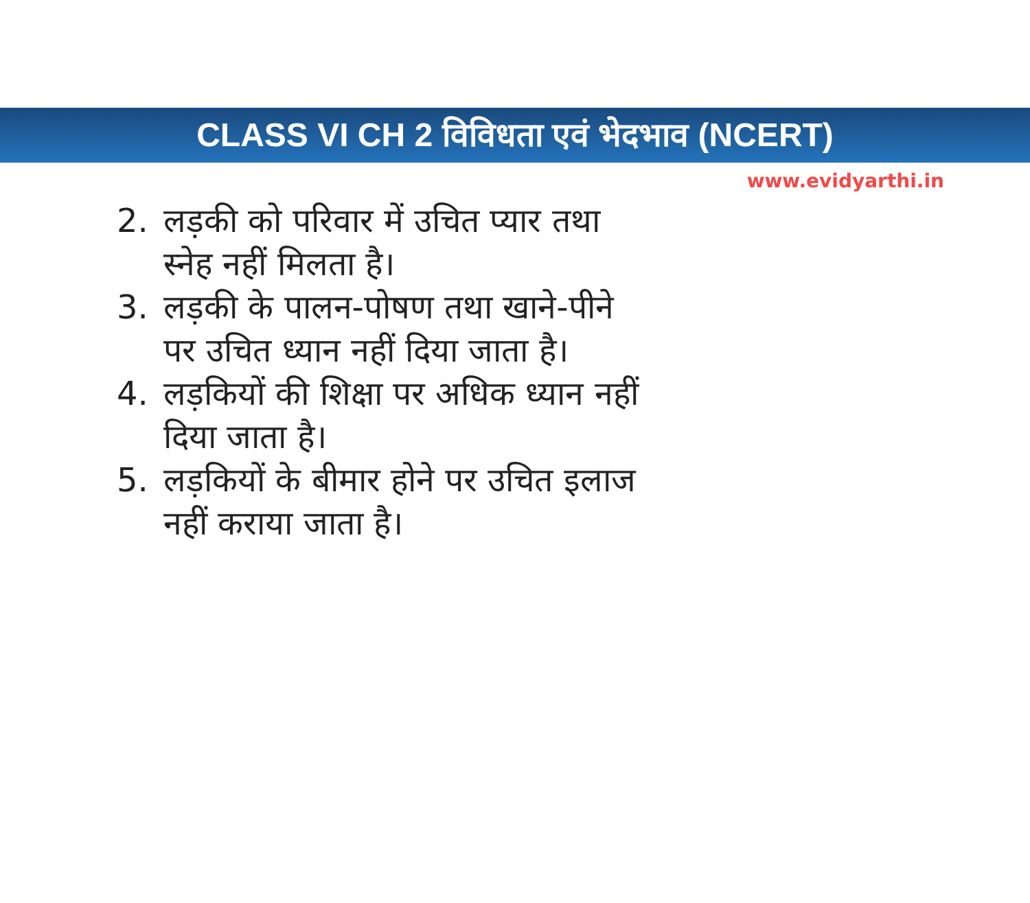CLASS VI CH 2 विविधता एवं भेदभाव (NCERT)
www.evidyarthi.in
2. लड़की को परिवार में उचित प्यार तथा स्नेह नहीं मिलता है।
3. लड़की के पालन-पोषण तथा खाने-पीने पर उचित ध्यान नहीं दिया जाता है।
4. लड़कियों की शिक्षा पर अधिक ध्यान नहीं दिया जाता है।
5. लड़कियों के बीमार होने पर उचित इलाज नहीं कराया जाता है।